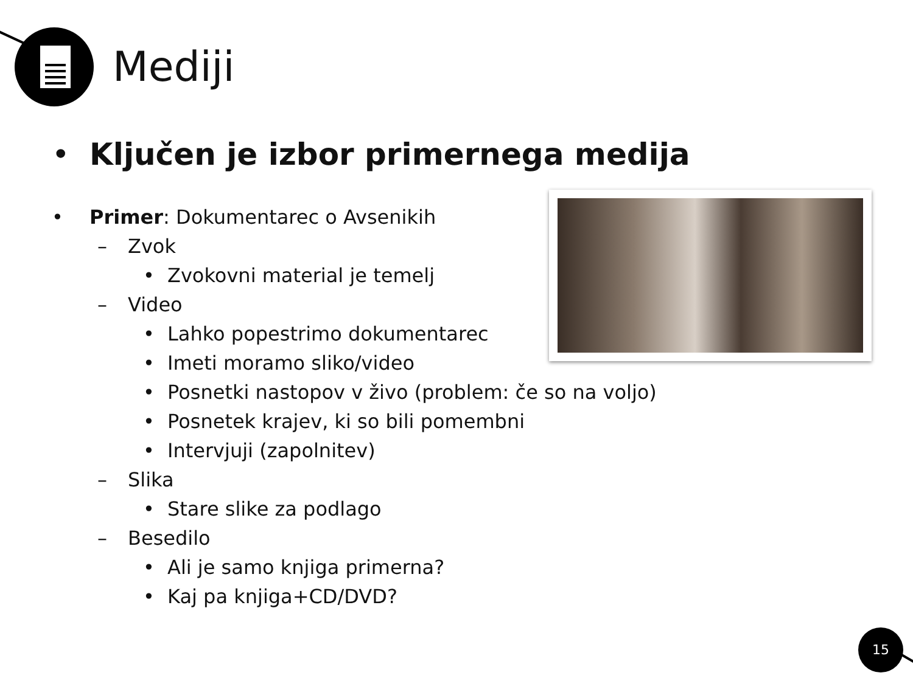Mediji
• Ključen je izbor primernega medija
• Primer: Dokumentarec o Avsenikih
– Zvok
• Zvokovni material je temelj
– Video
• Lahko popestrimo dokumentarec
• Imeti moramo sliko/video
• Posnetki nastopov v živo (problem: če so na voljo)
• Posnetek krajev, ki so bili pomembni
• Intervjuji (zapolnitev)
– Slika
• Stare slike za podlago
– Besedilo
• Ali je samo knjiga primerna?
• Kaj pa knjiga+CD/DVD?
15